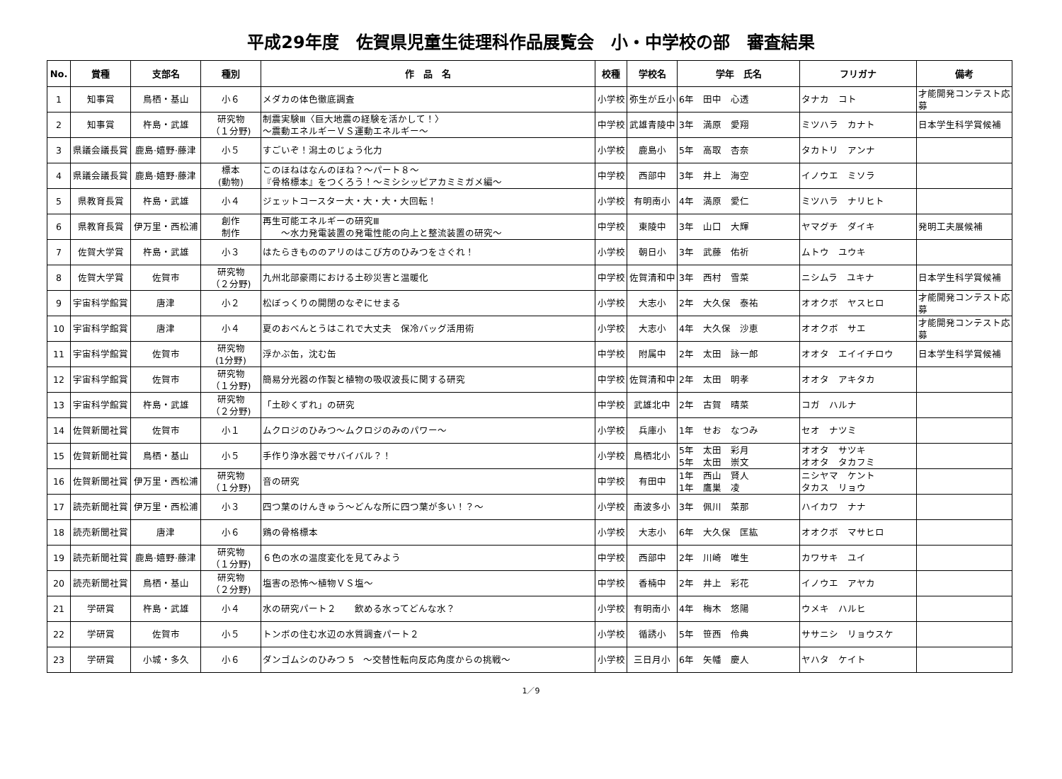平成29年度　佐賀県児童生徒理科作品展覧会　小・中学校の部　審査結果
| No. | 賞種 | 支部名 | 種別 | 作 品 名 | 校種 | 学校名 | 学年 氏名 | フリガナ | 備考 |
| --- | --- | --- | --- | --- | --- | --- | --- | --- | --- |
| 1 | 知事賞 | 鳥栖・基山 | 小６ | メダカの体色徹底調査 | 小学校 | 弥生が丘小 | 6年 田中 心透 | タナカ コト | 才能開発コンテスト応募 |
| 2 | 知事賞 | 杵島・武雄 | 研究物 （１分野) | 制震実験Ⅲ〈巨大地震の経験を活かして！〉 ～震動エネルギーＶＳ運動エネルギー～ | 中学校 | 武雄青陵中 | 3年 満原 愛翔 | ミツハラ カナト | 日本学生科学賞候補 |
| 3 | 県議会議長賞 | 鹿島·嬉野·藤津 | 小５ | すごいぞ！潟土のじょう化力 | 小学校 | 鹿島小 | 5年 高取 杏奈 | タカトリ アンナ | |
| 4 | 県議会議長賞 | 鹿島·嬉野·藤津 | 標本 (動物) | このほねはなんのほね？～パート８～ 『骨格標本』をつくろう！～ミシシッピアカミミガメ編～ | 中学校 | 西部中 | 3年 井上 海空 | イノウエ ミソラ | |
| 5 | 県教育長賞 | 杵島・武雄 | 小４ | ジェットコースター大・大・大・大回転！ | 小学校 | 有明南小 | 4年 満原 愛仁 | ミツハラ ナリヒト | |
| 6 | 県教育長賞 | 伊万里・西松浦 | 創作 制作 | 再生可能エネルギーの研究Ⅲ ～水力発電装置の発電性能の向上と整流装置の研究～ | 中学校 | 東陵中 | 3年 山口 大輝 | ヤマグチ ダイキ | 発明工夫展候補 |
| 7 | 佐賀大学賞 | 杵島・武雄 | 小３ | はたらきもののアリのはこび方のひみつをさぐれ！ | 小学校 | 朝日小 | 3年 武藤 佑祈 | ムトウ ユウキ | |
| 8 | 佐賀大学賞 | 佐賀市 | 研究物 （２分野) | 九州北部豪雨における土砂災害と温暖化 | 中学校 | 佐賀清和中 | 3年 西村 雪菜 | ニシムラ ユキナ | 日本学生科学賞候補 |
| 9 | 宇宙科学館賞 | 唐津 | 小２ | 松ぼっくりの開閉のなぞにせまる | 小学校 | 大志小 | 2年 大久保 泰祐 | オオクボ ヤスヒロ | 才能開発コンテスト応募 |
| 10 | 宇宙科学館賞 | 唐津 | 小４ | 夏のおべんとうはこれで大丈夫 保冷バッグ活用術 | 小学校 | 大志小 | 4年 大久保 沙恵 | オオクボ サエ | 才能開発コンテスト応募 |
| 11 | 宇宙科学館賞 | 佐賀市 | 研究物 (1分野) | 浮かぶ缶，沈む缶 | 中学校 | 附属中 | 2年 太田 詠一郎 | オオタ エイイチロウ | 日本学生科学賞候補 |
| 12 | 宇宙科学館賞 | 佐賀市 | 研究物 （１分野) | 簡易分光器の作製と植物の吸収波長に関する研究 | 中学校 | 佐賀清和中 | 2年 太田 明孝 | オオタ アキタカ | |
| 13 | 宇宙科学館賞 | 杵島・武雄 | 研究物 （２分野) | 「土砂くずれ」の研究 | 中学校 | 武雄北中 | 2年 古賀 晴菜 | コガ ハルナ | |
| 14 | 佐賀新聞社賞 | 佐賀市 | 小１ | ムクロジのひみつ～ムクロジのみのパワー～ | 小学校 | 兵庫小 | 1年 せお なつみ | セオ ナツミ | |
| 15 | 佐賀新聞社賞 | 鳥栖・基山 | 小５ | 手作り浄水器でサバイバル？！ | 小学校 | 鳥栖北小 | 5年 太田 彩月 5年 太田 崇文 | オオタ サツキ オオタ タカフミ | |
| 16 | 佐賀新聞社賞 | 伊万里・西松浦 | 研究物 （１分野) | 音の研究 | 中学校 | 有田中 | 1年 西山 賢人 1年 鷹巣 凌 | ニシヤマ ケント タカス リョウ | |
| 17 | 読売新聞社賞 | 伊万里・西松浦 | 小３ | 四つ葉のけんきゅう～どんな所に四つ葉が多い！？～ | 小学校 | 南波多小 | 3年 佩川 菜那 | ハイカワ ナナ | |
| 18 | 読売新聞社賞 | 唐津 | 小６ | 鶏の骨格標本 | 小学校 | 大志小 | 6年 大久保 匡紘 | オオクボ マサヒロ | |
| 19 | 読売新聞社賞 | 鹿島·嬉野·藤津 | 研究物 （１分野) | ６色の水の温度変化を見てみよう | 中学校 | 西部中 | 2年 川崎 唯生 | カワサキ ユイ | |
| 20 | 読売新聞社賞 | 鳥栖・基山 | 研究物 （２分野) | 塩害の恐怖～植物ＶＳ塩～ | 中学校 | 香楠中 | 2年 井上 彩花 | イノウエ アヤカ | |
| 21 | 学研賞 | 杵島・武雄 | 小４ | 水の研究パート２ 飲める水ってどんな水？ | 小学校 | 有明南小 | 4年 梅木 悠陽 | ウメキ ハルヒ | |
| 22 | 学研賞 | 佐賀市 | 小５ | トンボの住む水辺の水質調査パート２ | 小学校 | 循誘小 | 5年 笹西 伶典 | ササニシ リョウスケ | |
| 23 | 学研賞 | 小城・多久 | 小６ | ダンゴムシのひみつ 5 ～交替性転向反応角度からの挑戦～ | 小学校 | 三日月小 | 6年 矢幡 慶人 | ヤハタ ケイト | |
1／9